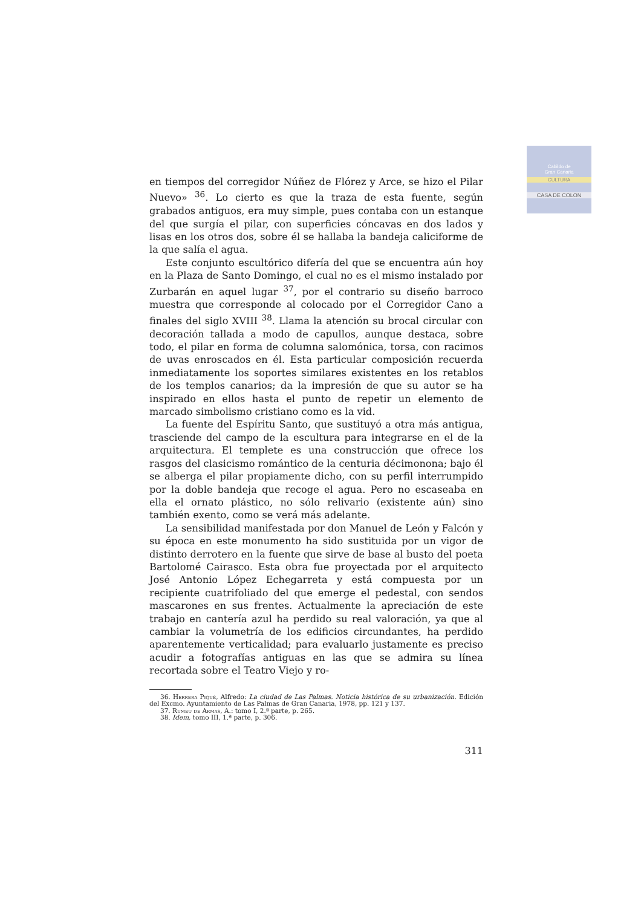Cabildo de
Gran Canaria
CULTURA
CASA DE COLON
en tiempos del corregidor Núñez de Flórez y Arce, se hizo el Pilar Nuevo» <sup>36</sup>. Lo cierto es que la traza de esta fuente, según grabados antiguos, era muy simple, pues contaba con un estanque del que surgía el pilar, con superficies cóncavas en dos lados y lisas en los otros dos, sobre él se hallaba la bandeja caliciforme de la que salía el agua.
Este conjunto escultórico difería del que se encuentra aún hoy en la Plaza de Santo Domingo, el cual no es el mismo instalado por Zurbarán en aquel lugar <sup>37</sup>, por el contrario su diseño barroco muestra que corresponde al colocado por el Corregidor Cano a finales del siglo XVIII <sup>38</sup>. Llama la atención su brocal circular con decoración tallada a modo de capullos, aunque destaca, sobre todo, el pilar en forma de columna salomónica, torsa, con racimos de uvas enroscados en él. Esta particular composición recuerda inmediatamente los soportes similares existentes en los retablos de los templos canarios; da la impresión de que su autor se ha inspirado en ellos hasta el punto de repetir un elemento de marcado simbolismo cristiano como es la vid.
La fuente del Espíritu Santo, que sustituyó a otra más antigua, trasciende del campo de la escultura para integrarse en el de la arquitectura. El templete es una construcción que ofrece los rasgos del clasicismo romántico de la centuria décimonona; bajo él se alberga el pilar propiamente dicho, con su perfil interrumpido por la doble bandeja que recoge el agua. Pero no escaseaba en ella el ornato plástico, no sólo relivario (existente aún) sino también exento, como se verá más adelante.
La sensibilidad manifestada por don Manuel de León y Falcón y su época en este monumento ha sido sustituida por un vigor de distinto derrotero en la fuente que sirve de base al busto del poeta Bartolomé Cairasco. Esta obra fue proyectada por el arquitecto José Antonio López Echegarreta y está compuesta por un recipiente cuatrifoliado del que emerge el pedestal, con sendos mascarones en sus frentes. Actualmente la apreciación de este trabajo en cantería azul ha perdido su real valoración, ya que al cambiar la volumetría de los edificios circundantes, ha perdido aparentemente verticalidad; para evaluarlo justamente es preciso acudir a fotografías antiguas en las que se admira su línea recortada sobre el Teatro Viejo y ro-
36. Herrera Piqué, Alfredo: La ciudad de Las Palmas. Noticia histórica de su urbanización. Edición del Excmo. Ayuntamiento de Las Palmas de Gran Canaria, 1978, pp. 121 y 137.
37. Rumeu de Armas, A.: tomo I, 2.ª parte, p. 265.
38. Idem, tomo III, 1.ª parte, p. 306.
311